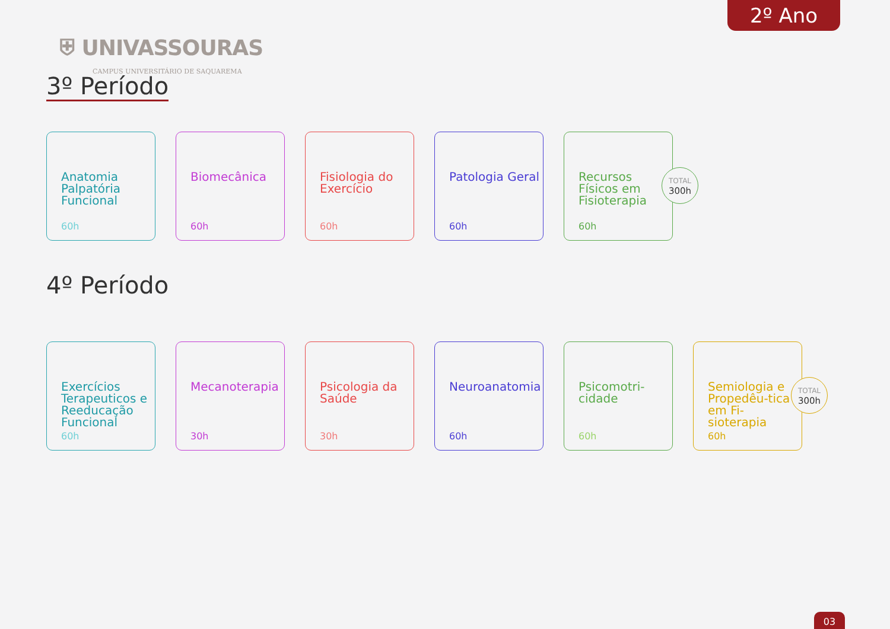2º Ano
⛨ UNIVASSOURAS
CAMPUS UNIVERSITÁRIO DE SAQUAREMA
3º Período
Anatomia Palpatória Funcional
60h
Biomecânica
60h
Fisiologia do Exercício
60h
Patologia Geral
60h
Recursos Físicos em Fisioterapia
60h
TOTAL
300h
4º Período
Exercícios Terapeuticos e Reeducação Funcional
60h
Mecanoterapia
30h
Psicologia da Saúde
30h
Neuroanatomia
60h
Psicomotri-cidade
60h
Semiologia e Propedêu-tica em Fi-sioterapia
60h
TOTAL
300h
03